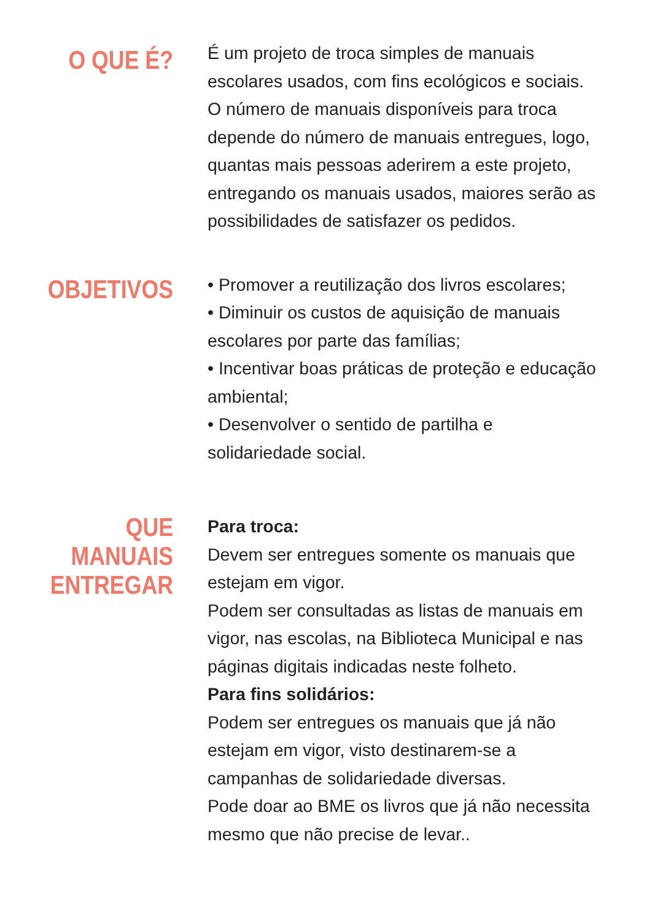O QUE É?
É um projeto de troca simples de manuais escolares usados, com fins ecológicos e sociais. O número de manuais disponíveis para troca depende do número de manuais entregues, logo, quantas mais pessoas aderirem a este projeto, entregando os manuais usados, maiores serão as possibilidades de satisfazer os pedidos.
OBJETIVOS
• Promover a reutilização dos livros escolares;
• Diminuir os custos de aquisição de manuais escolares por parte das famílias;
• Incentivar boas práticas de proteção e educação ambiental;
• Desenvolver o sentido de partilha e solidariedade social.
QUE
MANUAIS
ENTREGAR
Para troca:
Devem ser entregues somente os manuais que estejam em vigor.
Podem ser consultadas as listas de manuais em vigor, nas escolas, na Biblioteca Municipal e nas páginas digitais indicadas neste folheto.
Para fins solidários:
Podem ser entregues os manuais que já não estejam em vigor, visto destinarem-se a campanhas de solidariedade diversas.
Pode doar ao BME os livros que já não necessita mesmo que não precise de levar..